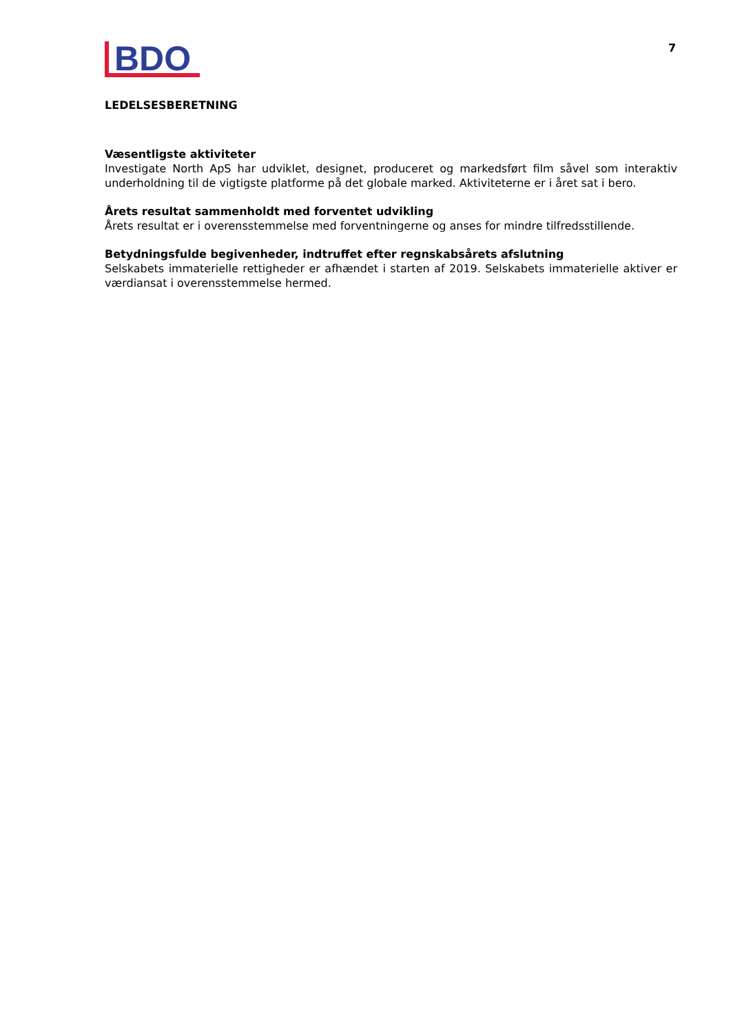BDO
7
LEDELSESBERETNING
Væsentligste aktiviteter
Investigate North ApS har udviklet, designet, produceret og markedsført film såvel som interaktiv underholdning til de vigtigste platforme på det globale marked. Aktiviteterne er i året sat i bero.
Årets resultat sammenholdt med forventet udvikling
Årets resultat er i overensstemmelse med forventningerne og anses for mindre tilfredsstillende.
Betydningsfulde begivenheder, indtruffet efter regnskabsårets afslutning
Selskabets immaterielle rettigheder er afhændet i starten af 2019. Selskabets immaterielle aktiver er værdiansat i overensstemmelse hermed.